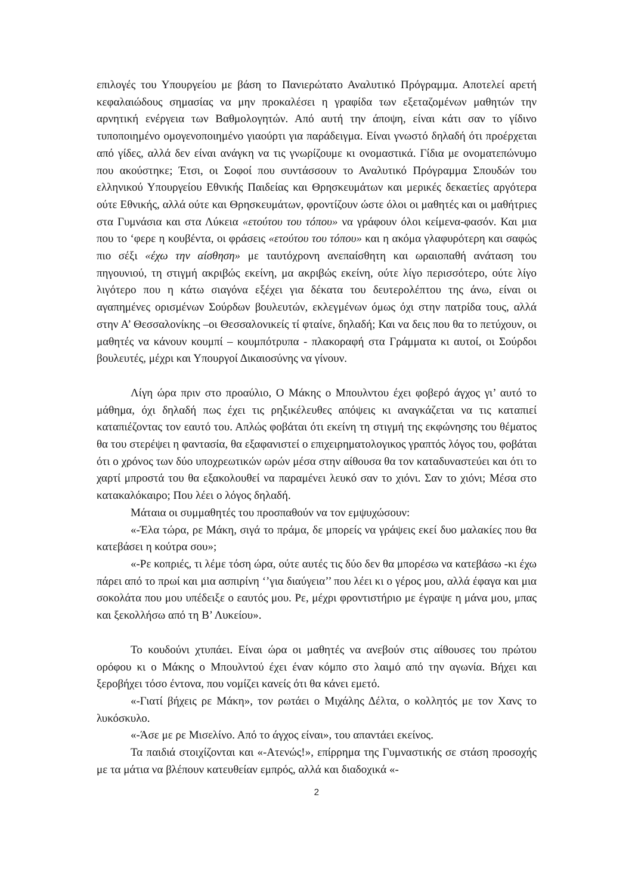επιλογές του Υπουργείου με βάση το Πανιερώτατο Αναλυτικό Πρόγραμμα. Αποτελεί αρετή κεφαλαιώδους σημασίας να μην προκαλέσει η γραφίδα των εξεταζομένων μαθητών την αρνητική ενέργεια των Βαθμολογητών. Από αυτή την άποψη, είναι κάτι σαν το γίδινο τυποποιημένο ομογενοποιημένο γιαούρτι για παράδειγμα. Είναι γνωστό δηλαδή ότι προέρχεται από γίδες, αλλά δεν είναι ανάγκη να τις γνωρίζουμε κι ονομαστικά. Γίδια με ονοματεπώνυμο που ακούστηκε; Έτσι, οι Σοφοί που συντάσσουν το Αναλυτικό Πρόγραμμα Σπουδών του ελληνικού Υπουργείου Εθνικής Παιδείας και Θρησκευμάτων και μερικές δεκαετίες αργότερα ούτε Εθνικής, αλλά ούτε και Θρησκευμάτων, φροντίζουν ώστε όλοι οι μαθητές και οι μαθήτριες στα Γυμνάσια και στα Λύκεια «ετούτου του τόπου» να γράφουν όλοι κείμενα-φασόν. Και μια που το ‘φερε η κουβέντα, οι φράσεις «ετούτου του τόπου» και η ακόμα γλαφυρότερη και σαφώς πιο σέξι «έχω την αίσθηση» με ταυτόχρονη ανεπαίσθητη και ωραιοπαθή ανάταση του πηγουνιού, τη στιγμή ακριβώς εκείνη, μα ακριβώς εκείνη, ούτε λίγο περισσότερο, ούτε λίγο λιγότερο που η κάτω σιαγόνα εξέχει για δέκατα του δευτερολέπτου της άνω, είναι οι αγαπημένες ορισμένων Σούρδων βουλευτών, εκλεγμένων όμως όχι στην πατρίδα τους, αλλά στην Α’ Θεσσαλονίκης –οι Θεσσαλονικείς τί φταίνε, δηλαδή; Και να δεις που θα το πετύχουν, οι μαθητές να κάνουν κουμπί – κουμπότρυπα - πλακοραφή στα Γράμματα κι αυτοί, οι Σούρδοι βουλευτές, μέχρι και Υπουργοί Δικαιοσύνης να γίνουν.
Λίγη ώρα πριν στο προαύλιο, Ο Μάκης ο Μπουλντου έχει φοβερό άγχος γι’ αυτό το μάθημα, όχι δηλαδή πως έχει τις ρηξικέλευθες απόψεις κι αναγκάζεται να τις καταπιεί καταπιέζοντας τον εαυτό του. Απλώς φοβάται ότι εκείνη τη στιγμή της εκφώνησης του θέματος θα του στερέψει η φαντασία, θα εξαφανιστεί ο επιχειρηματολογικος γραπτός λόγος του, φοβάται ότι ο χρόνος των δύο υποχρεωτικών ωρών μέσα στην αίθουσα θα τον καταδυναστεύει και ότι το χαρτί μπροστά του θα εξακολουθεί να παραμένει λευκό σαν το χιόνι. Σαν το χιόνι; Μέσα στο κατακαλόκαιρο; Που λέει ο λόγος δηλαδή.
Μάταια οι συμμαθητές του προσπαθούν να τον εμψυχώσουν:
«-Έλα τώρα, ρε Μάκη, σιγά το πράμα, δε μπορείς να γράψεις εκεί δυο μαλακίες που θα κατεβάσει η κούτρα σου»;
«-Ρε κοπριές, τι λέμε τόση ώρα, ούτε αυτές τις δύο δεν θα μπορέσω να κατεβάσω -κι έχω πάρει από το πρωί και μια ασπιρίνη ‘’για διαύγεια’’ που λέει κι ο γέρος μου, αλλά έφαγα και μια σοκολάτα που μου υπέδειξε ο εαυτός μου. Ρε, μέχρι φροντιστήριο με έγραψε η μάνα μου, μπας και ξεκολλήσω από τη Β’ Λυκείου».
Το κουδούνι χτυπάει. Είναι ώρα οι μαθητές να ανεβούν στις αίθουσες του πρώτου ορόφου κι ο Μάκης ο Μπουλντού έχει έναν κόμπο στο λαιμό από την αγωνία. Βήχει και ξεροβήχει τόσο έντονα, που νομίζει κανείς ότι θα κάνει εμετό.
«-Γιατί βήχεις ρε Μάκη», τον ρωτάει ο Μιχάλης Δέλτα, ο κολλητός με τον Χανς το λυκόσκυλο.
«-Άσε με ρε Μισελίνο. Από το άγχος είναι», του απαντάει εκείνος.
Τα παιδιά στοιχίζονται και «-Ατενώς!», επίρρημα της Γυμναστικής σε στάση προσοχής με τα μάτια να βλέπουν κατευθείαν εμπρός, αλλά και διαδοχικά «-
2